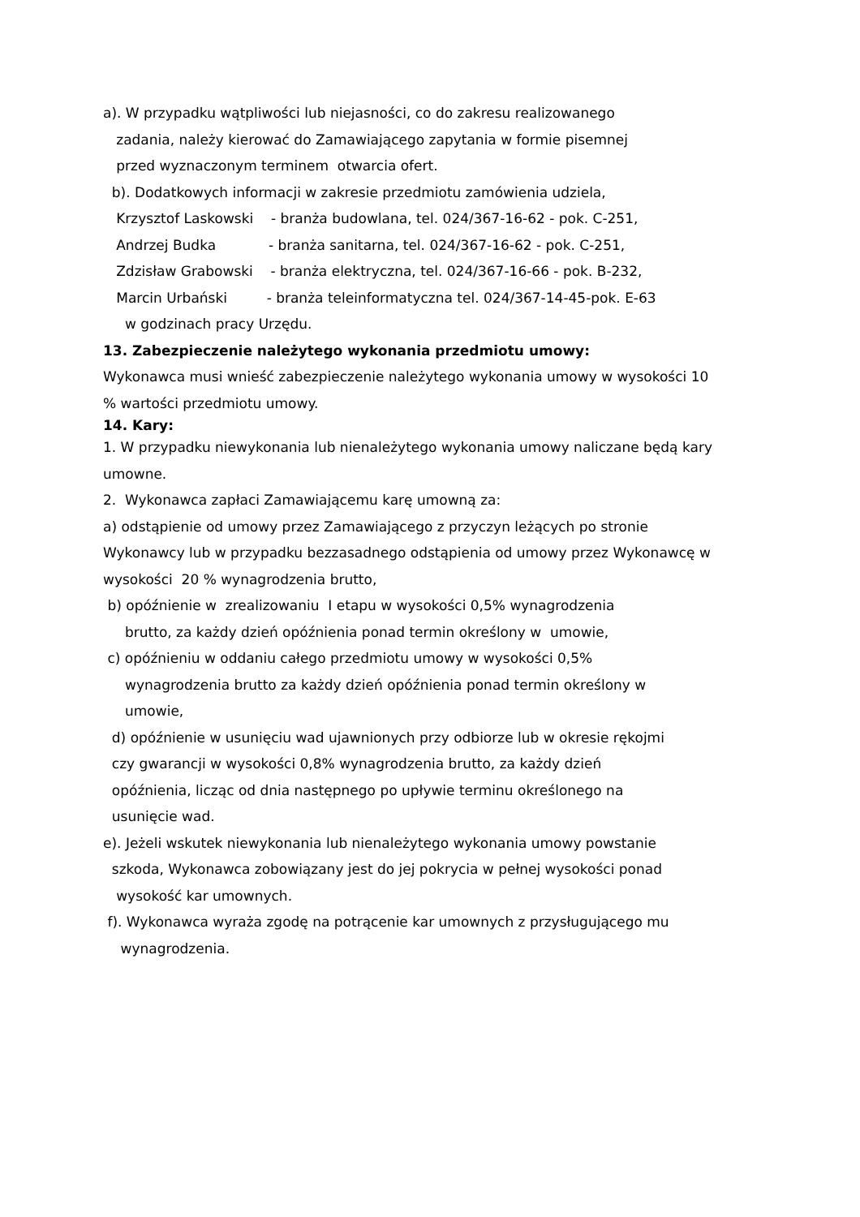a). W przypadku wątpliwości lub niejasności, co do zakresu realizowanego
zadania, należy kierować do Zamawiającego zapytania w formie pisemnej
przed wyznaczonym terminem otwarcia ofert.
b). Dodatkowych informacji w zakresie przedmiotu zamówienia udziela,
Krzysztof Laskowski - branża budowlana, tel. 024/367-16-62 - pok. C-251,
Andrzej Budka - branża sanitarna, tel. 024/367-16-62 - pok. C-251,
Zdzisław Grabowski - branża elektryczna, tel. 024/367-16-66 - pok. B-232,
Marcin Urbański - branża teleinformatyczna tel. 024/367-14-45-pok. E-63
w godzinach pracy Urzędu.
13. Zabezpieczenie należytego wykonania przedmiotu umowy:
Wykonawca musi wnieść zabezpieczenie należytego wykonania umowy w wysokości 10
% wartości przedmiotu umowy.
14. Kary:
1. W przypadku niewykonania lub nienależytego wykonania umowy naliczane będą kary
umowne.
2. Wykonawca zapłaci Zamawiającemu karę umowną za:
a) odstąpienie od umowy przez Zamawiającego z przyczyn leżących po stronie
Wykonawcy lub w przypadku bezzasadnego odstąpienia od umowy przez Wykonawcę w
wysokości 20 % wynagrodzenia brutto,
b) opóźnienie w zrealizowaniu I etapu w wysokości 0,5% wynagrodzenia
brutto, za każdy dzień opóźnienia ponad termin określony w umowie,
c) opóźnieniu w oddaniu całego przedmiotu umowy w wysokości 0,5%
wynagrodzenia brutto za każdy dzień opóźnienia ponad termin określony w
umowie,
d) opóźnienie w usunięciu wad ujawnionych przy odbiorze lub w okresie rękojmi
czy gwarancji w wysokości 0,8% wynagrodzenia brutto, za każdy dzień
opóźnienia, licząc od dnia następnego po upływie terminu określonego na
usunięcie wad.
e). Jeżeli wskutek niewykonania lub nienależytego wykonania umowy powstanie
szkoda, Wykonawca zobowiązany jest do jej pokrycia w pełnej wysokości ponad
wysokość kar umownych.
f). Wykonawca wyraża zgodę na potrącenie kar umownych z przysługującego mu
wynagrodzenia.